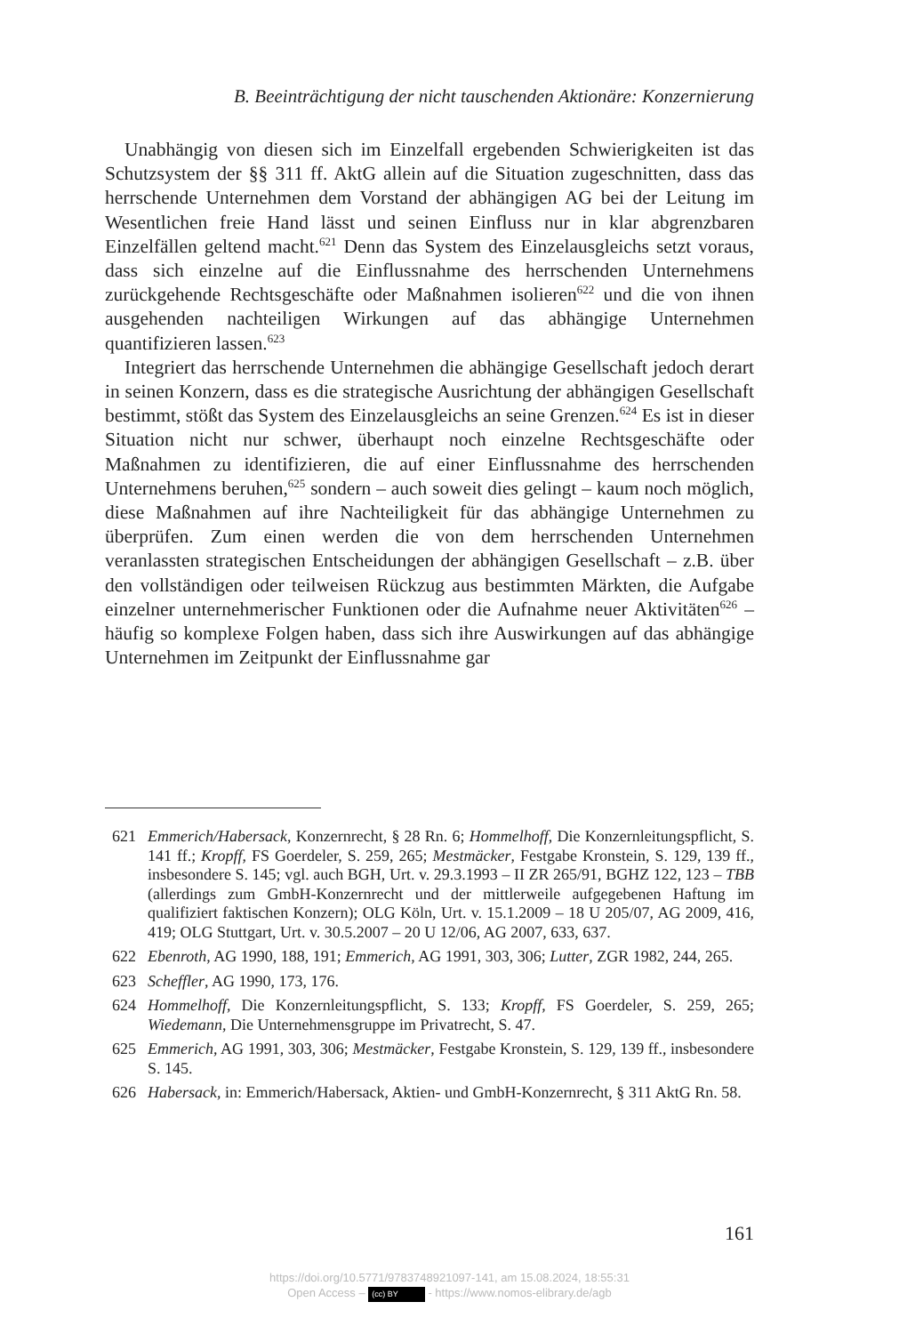B. Beeinträchtigung der nicht tauschenden Aktionäre: Konzernierung
Unabhängig von diesen sich im Einzelfall ergebenden Schwierigkeiten ist das Schutzsystem der §§ 311 ff. AktG allein auf die Situation zugeschnitten, dass das herrschende Unternehmen dem Vorstand der abhängigen AG bei der Leitung im Wesentlichen freie Hand lässt und seinen Einfluss nur in klar abgrenzbaren Einzelfällen geltend macht.<sup>621</sup> Denn das System des Einzelausgleichs setzt voraus, dass sich einzelne auf die Einflussnahme des herrschenden Unternehmens zurückgehende Rechtsgeschäfte oder Maßnahmen isolieren<sup>622</sup> und die von ihnen ausgehenden nachteiligen Wirkungen auf das abhängige Unternehmen quantifizieren lassen.<sup>623</sup>
Integriert das herrschende Unternehmen die abhängige Gesellschaft jedoch derart in seinen Konzern, dass es die strategische Ausrichtung der abhängigen Gesellschaft bestimmt, stößt das System des Einzelausgleichs an seine Grenzen.<sup>624</sup> Es ist in dieser Situation nicht nur schwer, überhaupt noch einzelne Rechtsgeschäfte oder Maßnahmen zu identifizieren, die auf einer Einflussnahme des herrschenden Unternehmens beruhen,<sup>625</sup> sondern – auch soweit dies gelingt – kaum noch möglich, diese Maßnahmen auf ihre Nachteiligkeit für das abhängige Unternehmen zu überprüfen. Zum einen werden die von dem herrschenden Unternehmen veranlassten strategischen Entscheidungen der abhängigen Gesellschaft – z.B. über den vollständigen oder teilweisen Rückzug aus bestimmten Märkten, die Aufgabe einzelner unternehmerischer Funktionen oder die Aufnahme neuer Aktivitäten<sup>626</sup> – häufig so komplexe Folgen haben, dass sich ihre Auswirkungen auf das abhängige Unternehmen im Zeitpunkt der Einflussnahme gar
621 Emmerich/Habersack, Konzernrecht, § 28 Rn. 6; Hommelhoff, Die Konzernleitungspflicht, S. 141 ff.; Kropff, FS Goerdeler, S. 259, 265; Mestmäcker, Festgabe Kronstein, S. 129, 139 ff., insbesondere S. 145; vgl. auch BGH, Urt. v. 29.3.1993 – II ZR 265/91, BGHZ 122, 123 – TBB (allerdings zum GmbH-Konzernrecht und der mittlerweile aufgegebenen Haftung im qualifiziert faktischen Konzern); OLG Köln, Urt. v. 15.1.2009 – 18 U 205/07, AG 2009, 416, 419; OLG Stuttgart, Urt. v. 30.5.2007 – 20 U 12/06, AG 2007, 633, 637.
622 Ebenroth, AG 1990, 188, 191; Emmerich, AG 1991, 303, 306; Lutter, ZGR 1982, 244, 265.
623 Scheffler, AG 1990, 173, 176.
624 Hommelhoff, Die Konzernleitungspflicht, S. 133; Kropff, FS Goerdeler, S. 259, 265; Wiedemann, Die Unternehmensgruppe im Privatrecht, S. 47.
625 Emmerich, AG 1991, 303, 306; Mestmäcker, Festgabe Kronstein, S. 129, 139 ff., insbesondere S. 145.
626 Habersack, in: Emmerich/Habersack, Aktien- und GmbH-Konzernrecht, § 311 AktG Rn. 58.
161
https://doi.org/10.5771/9783748921097-141, am 15.08.2024, 18:55:31
Open Access – (cc) BY - https://www.nomos-elibrary.de/agb